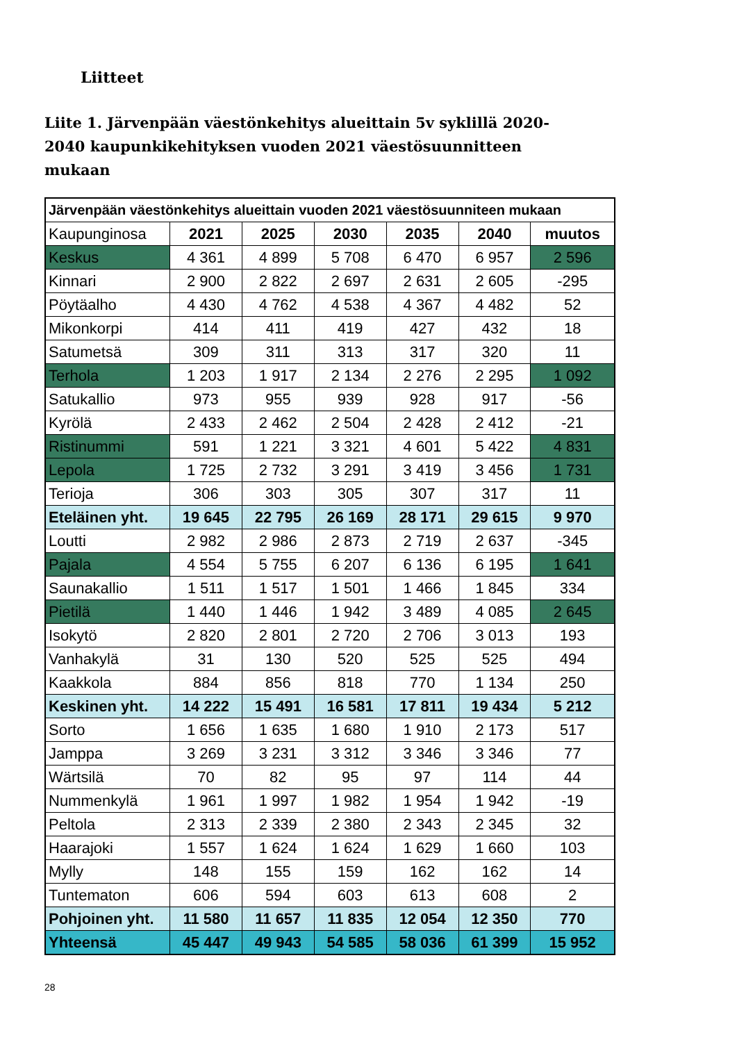Liitteet
Liite 1. Järvenpään väestönkehitys alueittain 5v syklillä 2020-2040 kaupunkikehityksen vuoden 2021 väestösuunnitteen mukaan
| Järvenpään väestönkehitys alueittain vuoden 2021 väestösuunniteen mukaan | | | | | | |
| --- | --- | --- | --- | --- | --- | --- |
| Kaupunginosa | 2021 | 2025 | 2030 | 2035 | 2040 | muutos |
| Keskus | 4 361 | 4 899 | 5 708 | 6 470 | 6 957 | 2 596 |
| Kinnari | 2 900 | 2 822 | 2 697 | 2 631 | 2 605 | -295 |
| Pöytäalho | 4 430 | 4 762 | 4 538 | 4 367 | 4 482 | 52 |
| Mikonkorpi | 414 | 411 | 419 | 427 | 432 | 18 |
| Satumetsä | 309 | 311 | 313 | 317 | 320 | 11 |
| Terhola | 1 203 | 1 917 | 2 134 | 2 276 | 2 295 | 1 092 |
| Satukallio | 973 | 955 | 939 | 928 | 917 | -56 |
| Kyrölä | 2 433 | 2 462 | 2 504 | 2 428 | 2 412 | -21 |
| Ristinummi | 591 | 1 221 | 3 321 | 4 601 | 5 422 | 4 831 |
| Lepola | 1 725 | 2 732 | 3 291 | 3 419 | 3 456 | 1 731 |
| Terioja | 306 | 303 | 305 | 307 | 317 | 11 |
| Eteläinen yht. | 19 645 | 22 795 | 26 169 | 28 171 | 29 615 | 9 970 |
| Loutti | 2 982 | 2 986 | 2 873 | 2 719 | 2 637 | -345 |
| Pajala | 4 554 | 5 755 | 6 207 | 6 136 | 6 195 | 1 641 |
| Saunakallio | 1 511 | 1 517 | 1 501 | 1 466 | 1 845 | 334 |
| Pietilä | 1 440 | 1 446 | 1 942 | 3 489 | 4 085 | 2 645 |
| Isokytö | 2 820 | 2 801 | 2 720 | 2 706 | 3 013 | 193 |
| Vanhakylä | 31 | 130 | 520 | 525 | 525 | 494 |
| Kaakkola | 884 | 856 | 818 | 770 | 1 134 | 250 |
| Keskinen yht. | 14 222 | 15 491 | 16 581 | 17 811 | 19 434 | 5 212 |
| Sorto | 1 656 | 1 635 | 1 680 | 1 910 | 2 173 | 517 |
| Jamppa | 3 269 | 3 231 | 3 312 | 3 346 | 3 346 | 77 |
| Wärtsilä | 70 | 82 | 95 | 97 | 114 | 44 |
| Nummenkylä | 1 961 | 1 997 | 1 982 | 1 954 | 1 942 | -19 |
| Peltola | 2 313 | 2 339 | 2 380 | 2 343 | 2 345 | 32 |
| Haarajoki | 1 557 | 1 624 | 1 624 | 1 629 | 1 660 | 103 |
| Mylly | 148 | 155 | 159 | 162 | 162 | 14 |
| Tuntematon | 606 | 594 | 603 | 613 | 608 | 2 |
| Pohjoinen yht. | 11 580 | 11 657 | 11 835 | 12 054 | 12 350 | 770 |
| Yhteensä | 45 447 | 49 943 | 54 585 | 58 036 | 61 399 | 15 952 |
28